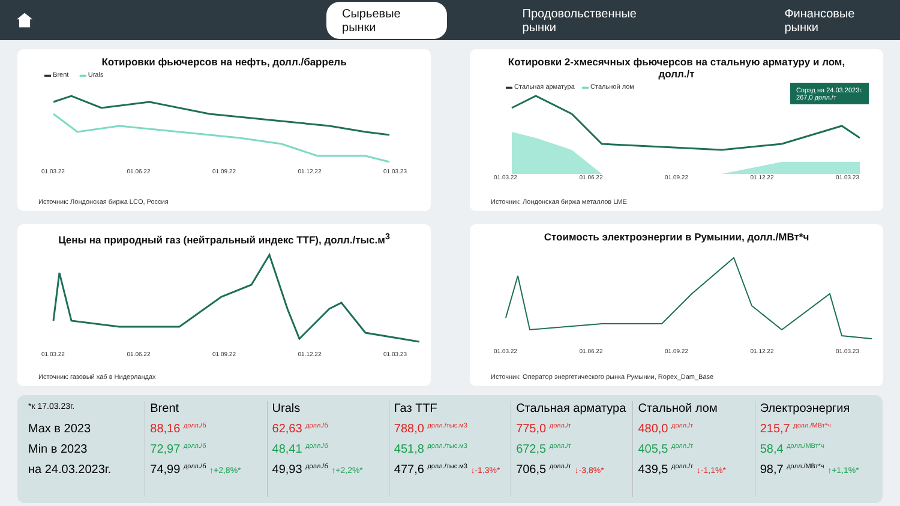Сырьевые рынки Продовольственные рынки Финансовые рынки
Котировки фьючерсов на нефть, долл./баррель
▬ Brent ▬ Urals
01.03.22 01.06.22 01.09.22 01.12.22 01.03.23
Источник: Лондонская биржа LCO, Россия
Котировки 2-хмесячных фьючерсов на стальную арматуру и лом, долл./т
▬ Стальная арматура ▬ Стальной лом
Спрэд на 24.03.2023г.
267,0 долл./т
01.03.22 01.06.22 01.09.22 01.12.22 01.03.23
Источник: Лондонская биржа металлов LME
Цены на природный газ (нейтральный индекс TTF), долл./тыс.м<sup>3</sup>
01.03.22 01.06.22 01.09.22 01.12.22 01.03.23
Источник: газовый хаб в Нидерландах
Стоимость электроэнергии в Румынии, долл./МВт*ч
01.03.22 01.06.22 01.09.22 01.12.22 01.03.23
Источник: Оператор энергетического рынка Румынии, Ropex_Dam_Base
*к 17.03.23г.
Max в 2023
Min в 2023
на 24.03.2023г.
Brent
88,16 долл./б
72,97 долл./б
74,99 долл./б ↑+2,8%*
Urals
62,63 долл./б
48,41 долл./б
49,93 долл./б ↑+2,2%*
Газ TTF
788,0 долл./тыс.м3
451,8 долл./тыс.м3
477,6 долл./тыс.м3 ↓-1,3%*
Стальная арматура
775,0 долл./т
672,5 долл./т
706,5 долл./т ↓-3,8%*
Стальной лом
480,0 долл./т
405,5 долл./т
439,5 долл./т ↓-1,1%*
Электроэнергия
215,7 долл./МВт*ч
58,4 долл./МВт*ч
98,7 долл./МВт*ч ↑+1,1%*